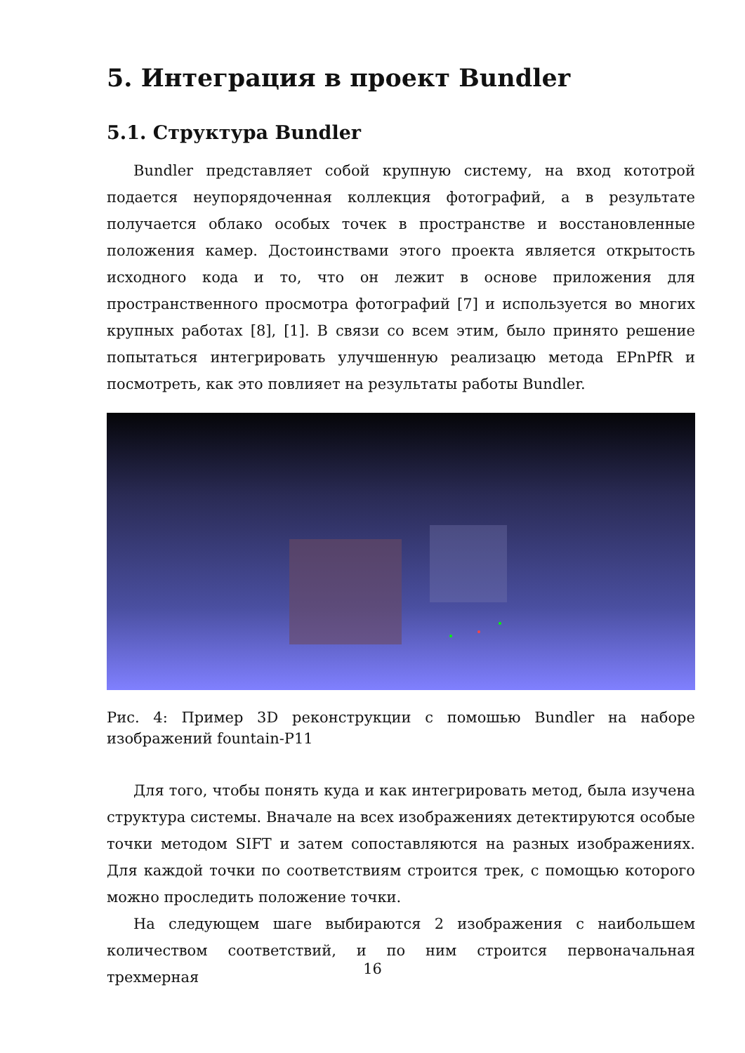5. Интеграция в проект Bundler
5.1. Структура Bundler
Bundler представляет собой крупную систему, на вход кототрой подается неупорядоченная коллекция фотографий, а в результате получается облако особых точек в пространстве и восстановленные положения камер. Достоинствами этого проекта является открытость исходного кода и то, что он лежит в основе приложения для пространственного просмотра фотографий [7] и используется во многих крупных работах [8], [1]. В связи со всем этим, было принято решение попытаться интегрировать улучшенную реализацю метода EPnPfR и посмотреть, как это повлияет на результаты работы Bundler.
Рис. 4: Пример 3D реконструкции с помошью Bundler на наборе изображений fountain-P11
Для того, чтобы понять куда и как интегрировать метод, была изучена структура системы. Вначале на всех изображениях детектируются особые точки методом SIFT и затем сопоставляются на разных изображениях. Для каждой точки по соответствиям строится трек, с помощью которого можно проследить положение точки.
На следующем шаге выбираются 2 изображения с наибольшем количеством соответствий, и по ним строится первоначальная трехмерная
16